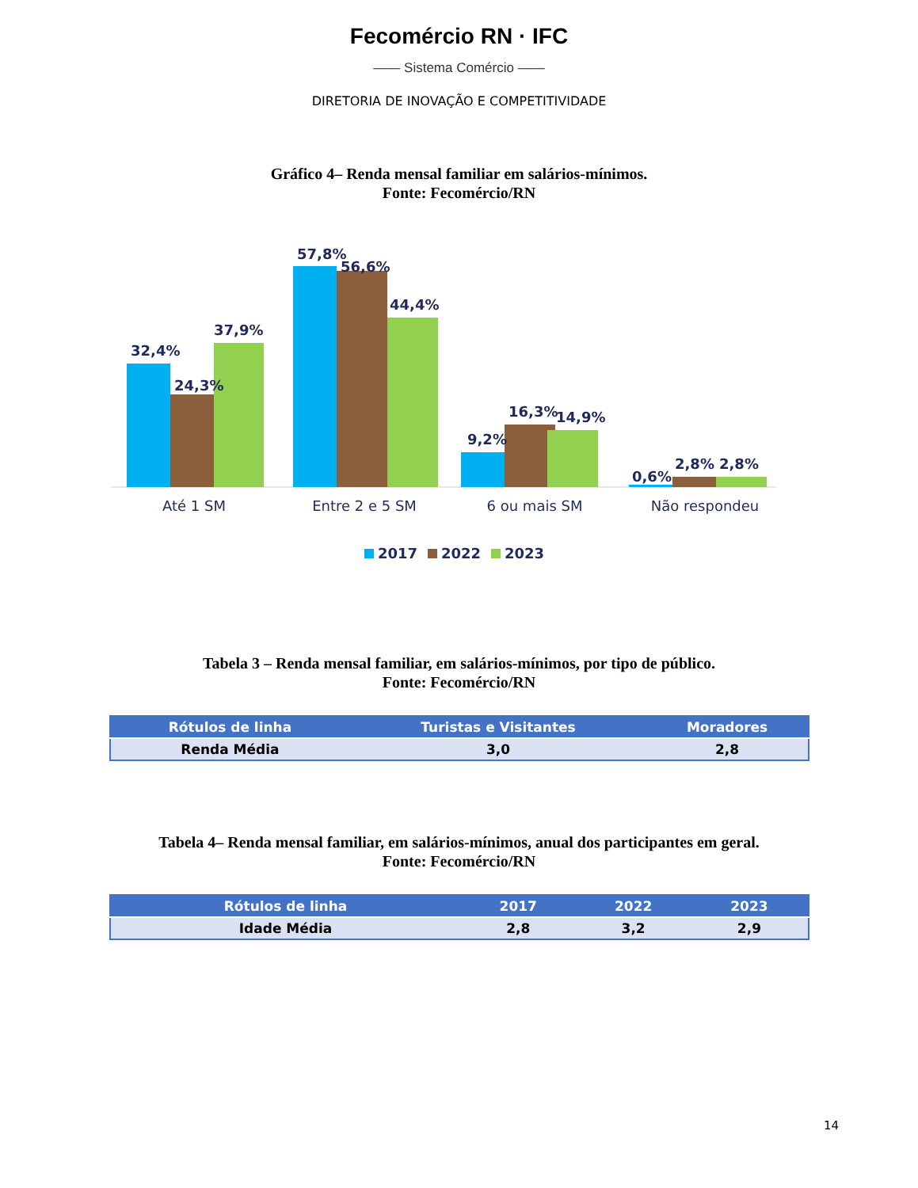Fecomércio RN · IFC
—— Sistema Comércio ——
DIRETORIA DE INOVAÇÃO E COMPETITIVIDADE
Gráfico 4– Renda mensal familiar em salários-mínimos.
Fonte: Fecomércio/RN
32,4%
24,3%
37,9%
57,8%
56,6%
44,4%
9,2%
16,3%
14,9%
0,6%
2,8%
2,8%
Até 1 SM
Entre 2 e 5 SM
6 ou mais SM
Não respondeu
2017
2022
2023
Tabela 3 – Renda mensal familiar, em salários-mínimos, por tipo de público.
Fonte: Fecomércio/RN
| Rótulos de linha | Turistas e Visitantes | Moradores |
| --- | --- | --- |
| Renda Média | 3,0 | 2,8 |
Tabela 4– Renda mensal familiar, em salários-mínimos, anual dos participantes em geral.
Fonte: Fecomércio/RN
| Rótulos de linha | 2017 | 2022 | 2023 |
| --- | --- | --- | --- |
| Idade Média | 2,8 | 3,2 | 2,9 |
14